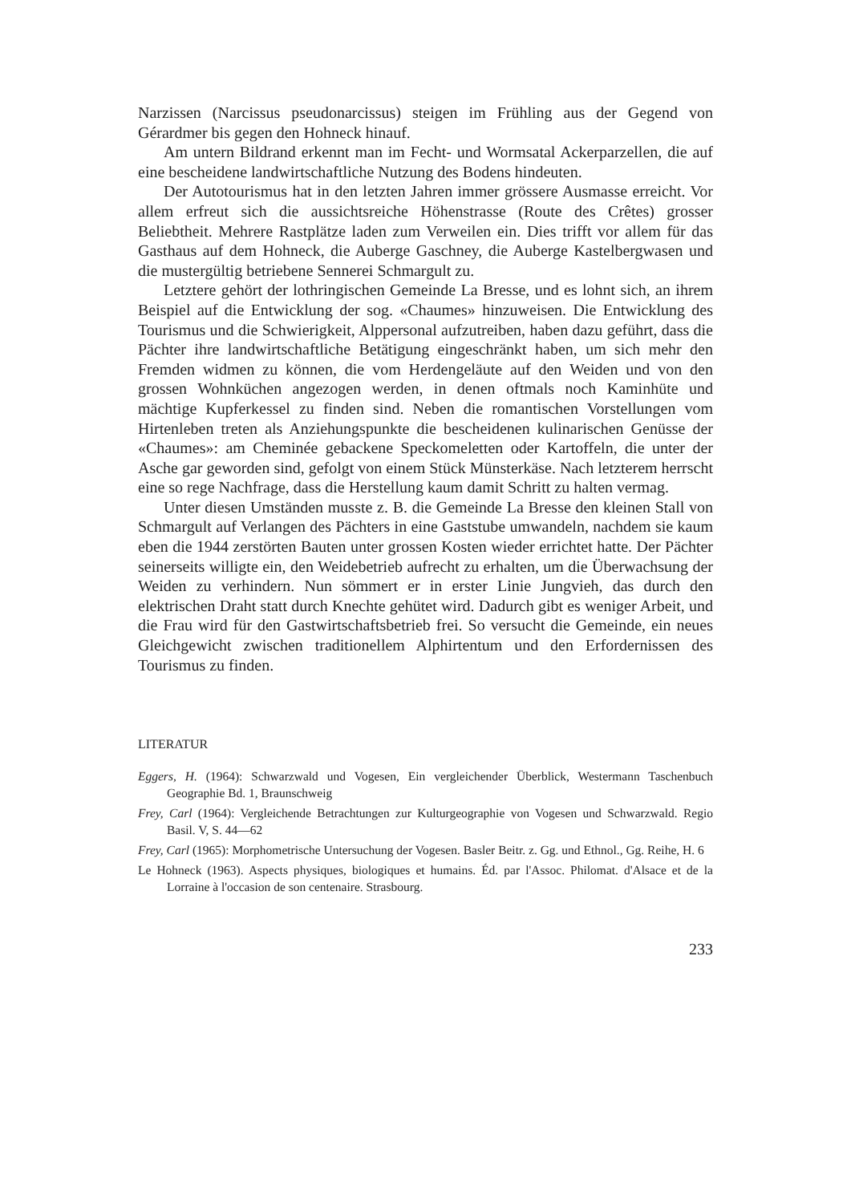Narzissen (Narcissus pseudonarcissus) steigen im Frühling aus der Gegend von Gérardmer bis gegen den Hohneck hinauf.
Am untern Bildrand erkennt man im Fecht- und Wormsatal Ackerparzellen, die auf eine bescheidene landwirtschaftliche Nutzung des Bodens hindeuten.
Der Autotourismus hat in den letzten Jahren immer grössere Ausmasse erreicht. Vor allem erfreut sich die aussichtsreiche Höhenstrasse (Route des Crêtes) grosser Beliebtheit. Mehrere Rastplätze laden zum Verweilen ein. Dies trifft vor allem für das Gasthaus auf dem Hohneck, die Auberge Gaschney, die Auberge Kastelbergwasen und die mustergültig betriebene Sennerei Schmargult zu.
Letztere gehört der lothringischen Gemeinde La Bresse, und es lohnt sich, an ihrem Beispiel auf die Entwicklung der sog. «Chaumes» hinzuweisen. Die Entwicklung des Tourismus und die Schwierigkeit, Alppersonal aufzutreiben, haben dazu geführt, dass die Pächter ihre landwirtschaftliche Betätigung eingeschränkt haben, um sich mehr den Fremden widmen zu können, die vom Herdengeläute auf den Weiden und von den grossen Wohnküchen angezogen werden, in denen oftmals noch Kaminhüte und mächtige Kupferkessel zu finden sind. Neben die romantischen Vorstellungen vom Hirtenleben treten als Anziehungspunkte die bescheidenen kulinarischen Genüsse der «Chaumes»: am Cheminée gebackene Speckomeletten oder Kartoffeln, die unter der Asche gar geworden sind, gefolgt von einem Stück Münsterkäse. Nach letzterem herrscht eine so rege Nachfrage, dass die Herstellung kaum damit Schritt zu halten vermag.
Unter diesen Umständen musste z. B. die Gemeinde La Bresse den kleinen Stall von Schmargult auf Verlangen des Pächters in eine Gaststube umwandeln, nachdem sie kaum eben die 1944 zerstörten Bauten unter grossen Kosten wieder errichtet hatte. Der Pächter seinerseits willigte ein, den Weidebetrieb aufrecht zu erhalten, um die Überwachsung der Weiden zu verhindern. Nun sömmert er in erster Linie Jungvieh, das durch den elektrischen Draht statt durch Knechte gehütet wird. Dadurch gibt es weniger Arbeit, und die Frau wird für den Gastwirtschaftsbetrieb frei. So versucht die Gemeinde, ein neues Gleichgewicht zwischen traditionellem Alphirtentum und den Erfordernissen des Tourismus zu finden.
LITERATUR
Eggers, H. (1964): Schwarzwald und Vogesen, Ein vergleichender Überblick, Westermann Taschenbuch Geographie Bd. 1, Braunschweig
Frey, Carl (1964): Vergleichende Betrachtungen zur Kulturgeographie von Vogesen und Schwarzwald. Regio Basil. V, S. 44—62
Frey, Carl (1965): Morphometrische Untersuchung der Vogesen. Basler Beitr. z. Gg. und Ethnol., Gg. Reihe, H. 6
Le Hohneck (1963). Aspects physiques, biologiques et humains. Éd. par l'Assoc. Philomat. d'Alsace et de la Lorraine à l'occasion de son centenaire. Strasbourg.
233